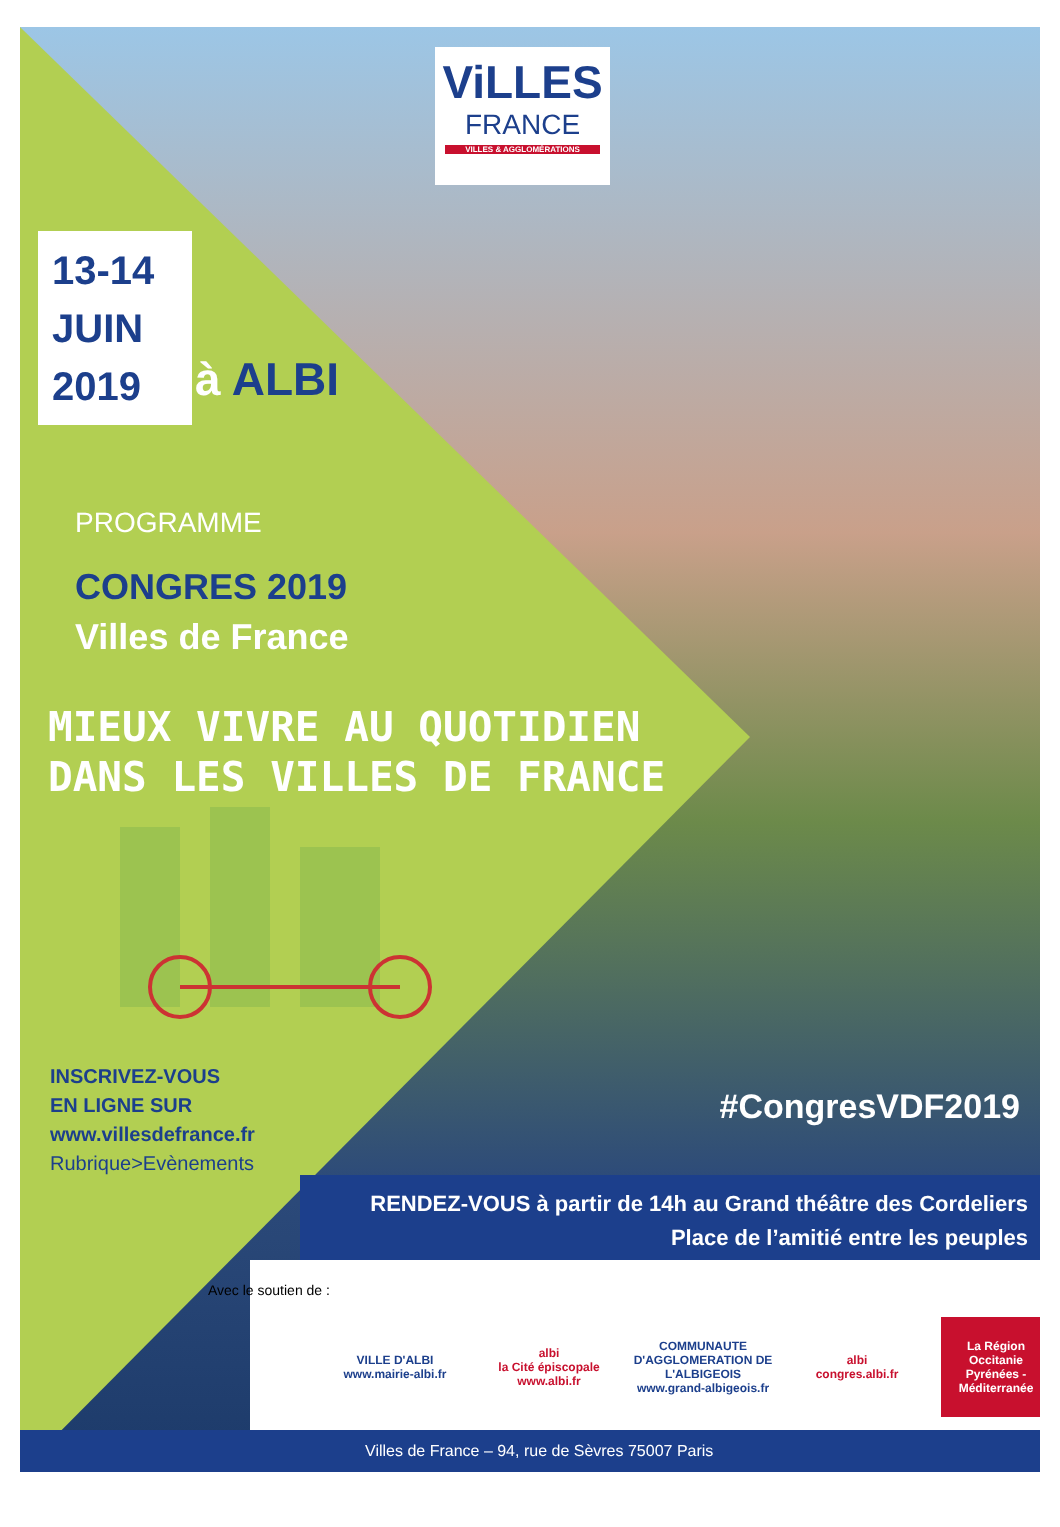ViLLES
FRANCE
VILLES & AGGLOMÉRATIONS
13-14
JUIN
2019
à ALBI
PROGRAMME
CONGRES 2019
Villes de France
MIEUX VIVRE AU QUOTIDIEN
DANS LES VILLES DE FRANCE
INSCRIVEZ-VOUS
EN LIGNE SUR
www.villesdefrance.fr
Rubrique>Evènements
#CongresVDF2019
RENDEZ-VOUS à partir de 14h au Grand théâtre des Cordeliers
Place de l’amitié entre les peuples
Avec le soutien de :
VILLE D'ALBI
www.mairie-albi.fr
albi
la Cité épiscopale
www.albi.fr
COMMUNAUTE D'AGGLOMERATION DE L'ALBIGEOIS
www.grand-albigeois.fr
albi
congres.albi.fr
La Région
Occitanie
Pyrénées - Méditerranée
Villes de France – 94, rue de Sèvres 75007 Paris